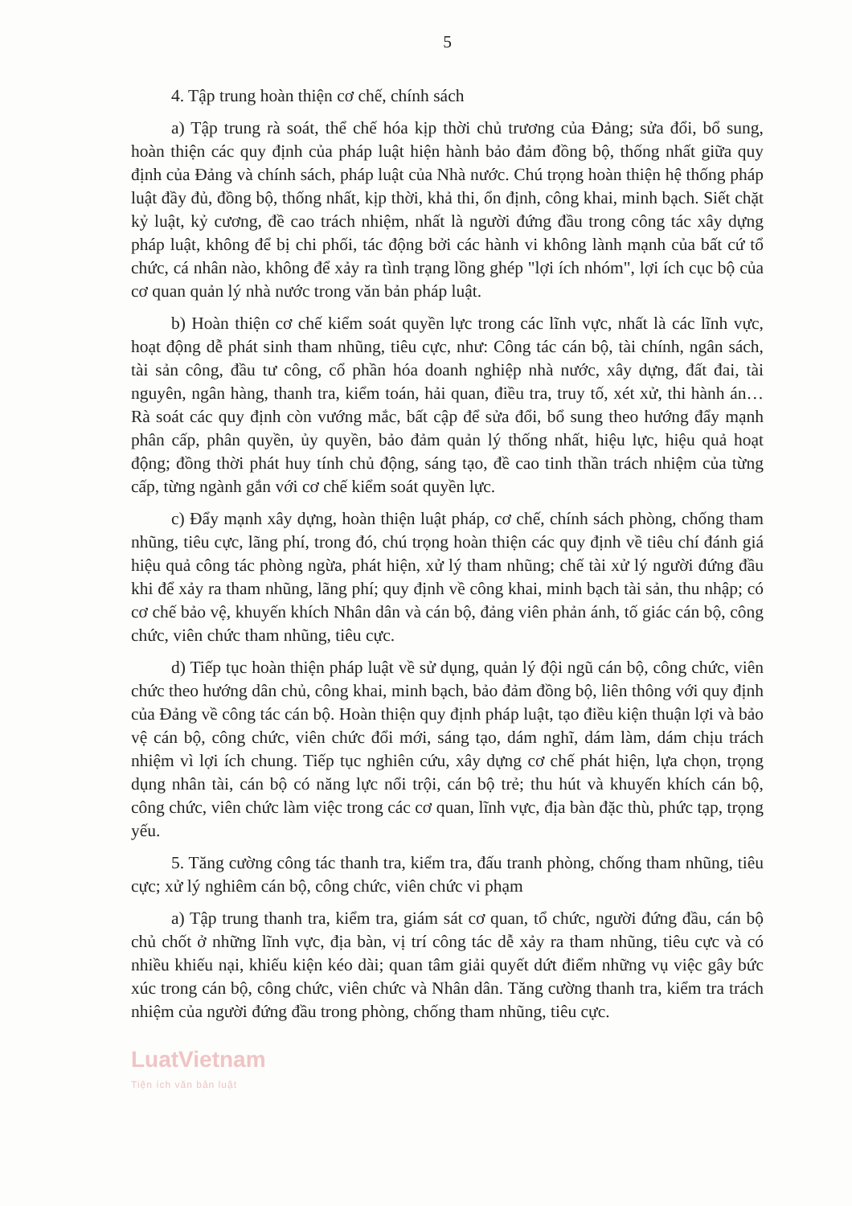5
4. Tập trung hoàn thiện cơ chế, chính sách
a) Tập trung rà soát, thể chế hóa kịp thời chủ trương của Đảng; sửa đổi, bổ sung, hoàn thiện các quy định của pháp luật hiện hành bảo đảm đồng bộ, thống nhất giữa quy định của Đảng và chính sách, pháp luật của Nhà nước. Chú trọng hoàn thiện hệ thống pháp luật đầy đủ, đồng bộ, thống nhất, kịp thời, khả thi, ổn định, công khai, minh bạch. Siết chặt kỷ luật, kỷ cương, đề cao trách nhiệm, nhất là người đứng đầu trong công tác xây dựng pháp luật, không để bị chi phối, tác động bởi các hành vi không lành mạnh của bất cứ tổ chức, cá nhân nào, không để xảy ra tình trạng lồng ghép "lợi ích nhóm", lợi ích cục bộ của cơ quan quản lý nhà nước trong văn bản pháp luật.
b) Hoàn thiện cơ chế kiểm soát quyền lực trong các lĩnh vực, nhất là các lĩnh vực, hoạt động dễ phát sinh tham nhũng, tiêu cực, như: Công tác cán bộ, tài chính, ngân sách, tài sản công, đầu tư công, cổ phần hóa doanh nghiệp nhà nước, xây dựng, đất đai, tài nguyên, ngân hàng, thanh tra, kiểm toán, hải quan, điều tra, truy tố, xét xử, thi hành án… Rà soát các quy định còn vướng mắc, bất cập để sửa đổi, bổ sung theo hướng đẩy mạnh phân cấp, phân quyền, ủy quyền, bảo đảm quản lý thống nhất, hiệu lực, hiệu quả hoạt động; đồng thời phát huy tính chủ động, sáng tạo, đề cao tinh thần trách nhiệm của từng cấp, từng ngành gắn với cơ chế kiểm soát quyền lực.
c) Đẩy mạnh xây dựng, hoàn thiện luật pháp, cơ chế, chính sách phòng, chống tham nhũng, tiêu cực, lãng phí, trong đó, chú trọng hoàn thiện các quy định về tiêu chí đánh giá hiệu quả công tác phòng ngừa, phát hiện, xử lý tham nhũng; chế tài xử lý người đứng đầu khi để xảy ra tham nhũng, lãng phí; quy định về công khai, minh bạch tài sản, thu nhập; có cơ chế bảo vệ, khuyến khích Nhân dân và cán bộ, đảng viên phản ánh, tố giác cán bộ, công chức, viên chức tham nhũng, tiêu cực.
d) Tiếp tục hoàn thiện pháp luật về sử dụng, quản lý đội ngũ cán bộ, công chức, viên chức theo hướng dân chủ, công khai, minh bạch, bảo đảm đồng bộ, liên thông với quy định của Đảng về công tác cán bộ. Hoàn thiện quy định pháp luật, tạo điều kiện thuận lợi và bảo vệ cán bộ, công chức, viên chức đổi mới, sáng tạo, dám nghĩ, dám làm, dám chịu trách nhiệm vì lợi ích chung. Tiếp tục nghiên cứu, xây dựng cơ chế phát hiện, lựa chọn, trọng dụng nhân tài, cán bộ có năng lực nổi trội, cán bộ trẻ; thu hút và khuyến khích cán bộ, công chức, viên chức làm việc trong các cơ quan, lĩnh vực, địa bàn đặc thù, phức tạp, trọng yếu.
5. Tăng cường công tác thanh tra, kiểm tra, đấu tranh phòng, chống tham nhũng, tiêu cực; xử lý nghiêm cán bộ, công chức, viên chức vi phạm
a) Tập trung thanh tra, kiểm tra, giám sát cơ quan, tổ chức, người đứng đầu, cán bộ chủ chốt ở những lĩnh vực, địa bàn, vị trí công tác dễ xảy ra tham nhũng, tiêu cực và có nhiều khiếu nại, khiếu kiện kéo dài; quan tâm giải quyết dứt điểm những vụ việc gây bức xúc trong cán bộ, công chức, viên chức và Nhân dân. Tăng cường thanh tra, kiểm tra trách nhiệm của người đứng đầu trong phòng, chống tham nhũng, tiêu cực.
LuatVietnam
Tiện ích văn bản luật